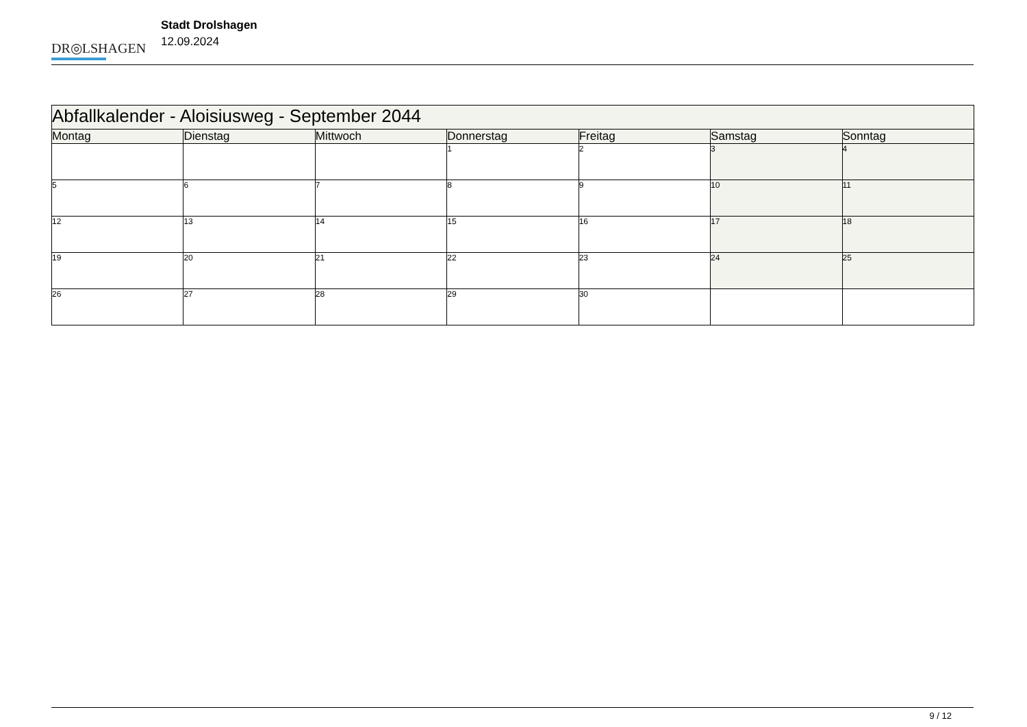DR◎LSHAGEN
Stadt Drolshagen
12.09.2024
| Abfallkalender - Aloisiusweg - September 2044 | | | | | | |
| --- | --- | --- | --- | --- | --- | --- |
| Montag | Dienstag | Mittwoch | Donnerstag | Freitag | Samstag | Sonntag |
| | | | 1 | 2 | 3 | 4 |
| 5 | 6 | 7 | 8 | 9 | 10 | 11 |
| 12 | 13 | 14 | 15 | 16 | 17 | 18 |
| 19 | 20 | 21 | 22 | 23 | 24 | 25 |
| 26 | 27 | 28 | 29 | 30 | | |
9 / 12